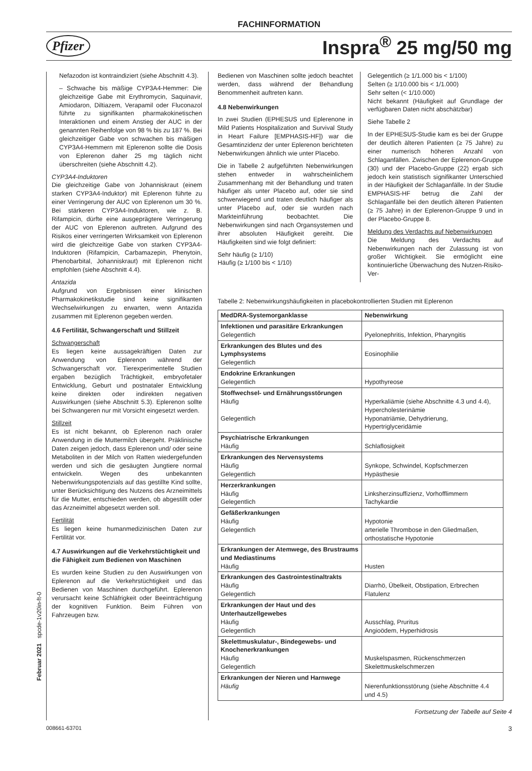FACHINFORMATION
Pfizer
Inspra<sup>®</sup> 25 mg/50 mg
Nefazodon ist kontraindiziert (siehe Abschnitt 4.3).
– Schwache bis mäßige CYP3A4-Hemmer: Die gleichzeitige Gabe mit Erythromycin, Saquinavir, Amiodaron, Diltiazem, Verapamil oder Fluconazol führte zu signifikanten pharmakokinetischen Interaktionen und einem Anstieg der AUC in der genannten Reihenfolge von 98 % bis zu 187 %. Bei gleichzeitiger Gabe von schwachen bis mäßigen CYP3A4-Hemmern mit Eplerenon sollte die Dosis von Eplerenon daher 25 mg täglich nicht überschreiten (siehe Abschnitt 4.2).
CYP3A4-Induktoren
Die gleichzeitige Gabe von Johanniskraut (einem starken CYP3A4-Induktor) mit Eplerenon führte zu einer Verringerung der AUC von Eplerenon um 30 %. Bei stärkeren CYP3A4-Induktoren, wie z. B. Rifampicin, dürfte eine ausgeprägtere Verringerung der AUC von Eplerenon auftreten. Aufgrund des Risikos einer verringerten Wirksamkeit von Eplerenon wird die gleichzeitige Gabe von starken CYP3A4-Induktoren (Rifampicin, Carbamazepin, Phenytoin, Phenobarbital, Johanniskraut) mit Eplerenon nicht empfohlen (siehe Abschnitt 4.4).
Antazida
Aufgrund von Ergebnissen einer klinischen Pharmakokinetikstudie sind keine signifikanten Wechselwirkungen zu erwarten, wenn Antazida zusammen mit Eplerenon gegeben werden.
4.6 Fertilität, Schwangerschaft und Stillzeit
Schwangerschaft
Es liegen keine aussagekräftigen Daten zur Anwendung von Eplerenon während der Schwangerschaft vor. Tierexperimentelle Studien ergaben bezüglich Trächtigkeit, embryofetaler Entwicklung, Geburt und postnataler Entwicklung keine direkten oder indirekten negativen Auswirkungen (siehe Abschnitt 5.3). Eplerenon sollte bei Schwangeren nur mit Vorsicht eingesetzt werden.
Stillzeit
Es ist nicht bekannt, ob Eplerenon nach oraler Anwendung in die Muttermilch übergeht. Präklinische Daten zeigen jedoch, dass Eplerenon und/ oder seine Metaboliten in der Milch von Ratten wiedergefunden werden und sich die gesäugten Jungtiere normal entwickeln. Wegen des unbekannten Nebenwirkungspotenzials auf das gestillte Kind sollte, unter Berücksichtigung des Nutzens des Arzneimittels für die Mutter, entschieden werden, ob abgestillt oder das Arzneimittel abgesetzt werden soll.
Fertilität
Es liegen keine humanmedizinischen Daten zur Fertilität vor.
4.7 Auswirkungen auf die Verkehrstüchtigkeit und die Fähigkeit zum Bedienen von Maschinen
Es wurden keine Studien zu den Auswirkungen von Eplerenon auf die Verkehrstüchtigkeit und das Bedienen von Maschinen durchgeführt. Eplerenon verursacht keine Schläfrigkeit oder Beeinträchtigung der kognitiven Funktion. Beim Führen von Fahrzeugen bzw.
Bedienen von Maschinen sollte jedoch beachtet werden, dass während der Behandlung Benommenheit auftreten kann.
4.8 Nebenwirkungen
In zwei Studien (EPHESUS und Eplerenone in Mild Patients Hospitalization and Survival Study in Heart Failure [EMPHASIS-HF]) war die Gesamtinzidenz der unter Eplerenon berichteten Nebenwirkungen ähnlich wie unter Placebo.
Die in Tabelle 2 aufgeführten Nebenwirkungen stehen entweder in wahrscheinlichem Zusammenhang mit der Behandlung und traten häufiger als unter Placebo auf, oder sie sind schwerwiegend und traten deutlich häufiger als unter Placebo auf, oder sie wurden nach Markteinführung beobachtet. Die Nebenwirkungen sind nach Organsystemen und ihrer absoluten Häufigkeit gereiht. Die Häufigkeiten sind wie folgt definiert:
Sehr häufig (≥ 1/10)
Häufig (≥ 1/100 bis < 1/10)
Gelegentlich (≥ 1/1.000 bis < 1/100)
Selten (≥ 1/10.000 bis < 1/1.000)
Sehr selten (< 1/10.000)
Nicht bekannt (Häufigkeit auf Grundlage der verfügbaren Daten nicht abschätzbar)
Siehe Tabelle 2
In der EPHESUS-Studie kam es bei der Gruppe der deutlich älteren Patienten (≥ 75 Jahre) zu einer numerisch höheren Anzahl von Schlaganfällen. Zwischen der Eplerenon-Gruppe (30) und der Placebo-Gruppe (22) ergab sich jedoch kein statistisch signifikanter Unterschied in der Häufigkeit der Schlaganfälle. In der Studie EMPHASIS-HF betrug die Zahl der Schlaganfälle bei den deutlich älteren Patienten (≥ 75 Jahre) in der Eplerenon-Gruppe 9 und in der Placebo-Gruppe 8.
Meldung des Verdachts auf Nebenwirkungen
Die Meldung des Verdachts auf Nebenwirkungen nach der Zulassung ist von großer Wichtigkeit. Sie ermöglicht eine kontinuierliche Überwachung des Nutzen-Risiko-Ver-
Tabelle 2: Nebenwirkungshäufigkeiten in placebokontrollierten Studien mit Eplerenon
| MedDRA-Systemorganklasse | Nebenwirkung |
| --- | --- |
| Infektionen und parasitäre Erkrankungen Gelegentlich | Pyelonephritis, Infektion, Pharyngitis |
| Erkrankungen des Blutes und des Lymphsystems Gelegentlich | Eosinophilie |
| Endokrine Erkrankungen Gelegentlich | Hypothyreose |
| Stoffwechsel- und Ernährungsstörungen Häufig Gelegentlich | Hyperkaliämie (siehe Abschnitte 4.3 und 4.4), Hypercholesterinämie Hyponatriämie, Dehydrierung, Hypertriglyceridämie |
| Psychiatrische Erkrankungen Häufig | Schlaflosigkeit |
| Erkrankungen des Nervensystems Häufig Gelegentlich | Synkope, Schwindel, Kopfschmerzen Hypästhesie |
| Herzerkrankungen Häufig Gelegentlich | Linksherzinsuffizienz, Vorhofflimmern Tachykardie |
| Gefäßerkrankungen Häufig Gelegentlich | Hypotonie arterielle Thrombose in den Gliedmaßen, orthostatische Hypotonie |
| Erkrankungen der Atemwege, des Brustraums und Mediastinums Häufig | Husten |
| Erkrankungen des Gastrointestinaltrakts Häufig Gelegentlich | Diarrhö, Übelkeit, Obstipation, Erbrechen Flatulenz |
| Erkrankungen der Haut und des Unterhautzellgewebes Häufig Gelegentlich | Ausschlag, Pruritus Angioödem, Hyperhidrosis |
| Skelettmuskulatur-, Bindegewebs- und Knochenerkrankungen Häufig Gelegentlich | Muskelspasmen, Rückenschmerzen Skelettmuskelschmerzen |
| Erkrankungen der Nieren und Harnwege Häufig | Nierenfunktionsstörung (siehe Abschnitte 4.4 und 4.5) |
Fortsetzung der Tabelle auf Seite 4
008661-63701 3
Februar 2021 spcde-1v20in-ft-0